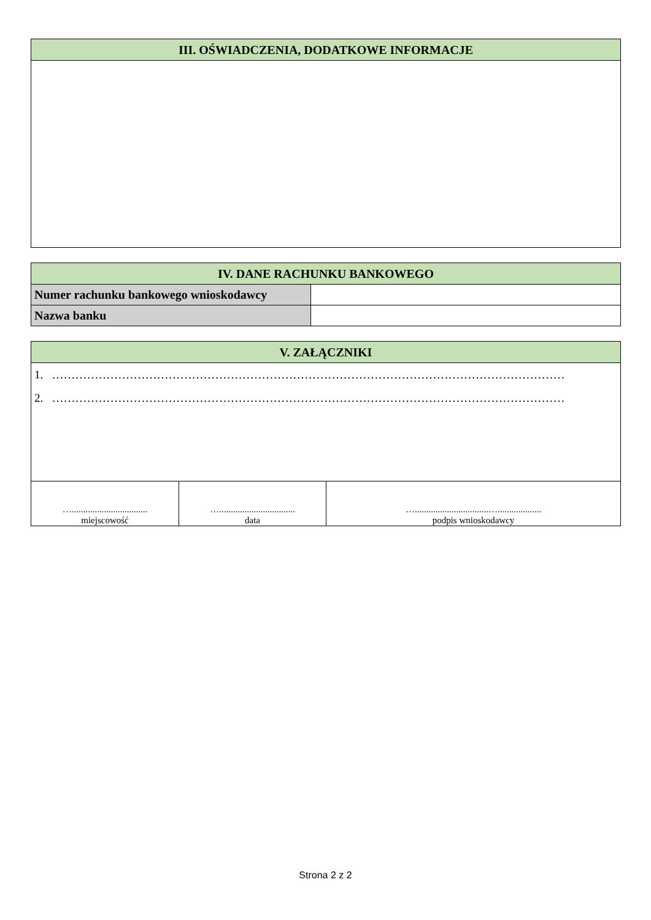| III. OŚWIADCZENIA, DODATKOWE INFORMACJE |
| --- |
| IV. DANE RACHUNKU BANKOWEGO | |
| --- | --- |
| Numer rachunku bankowego wnioskodawcy | |
| Nazwa banku | |
| V. ZAŁĄCZNIKI | | |
| --- | --- | --- |
| 1. …………………………………………………………………………………………………………………… 2. …………………………………………………………………………………………………………………… | | |
| …................................. miejscowość | …................................. data | …................................…................... podpis wnioskodawcy |
Strona 2 z 2